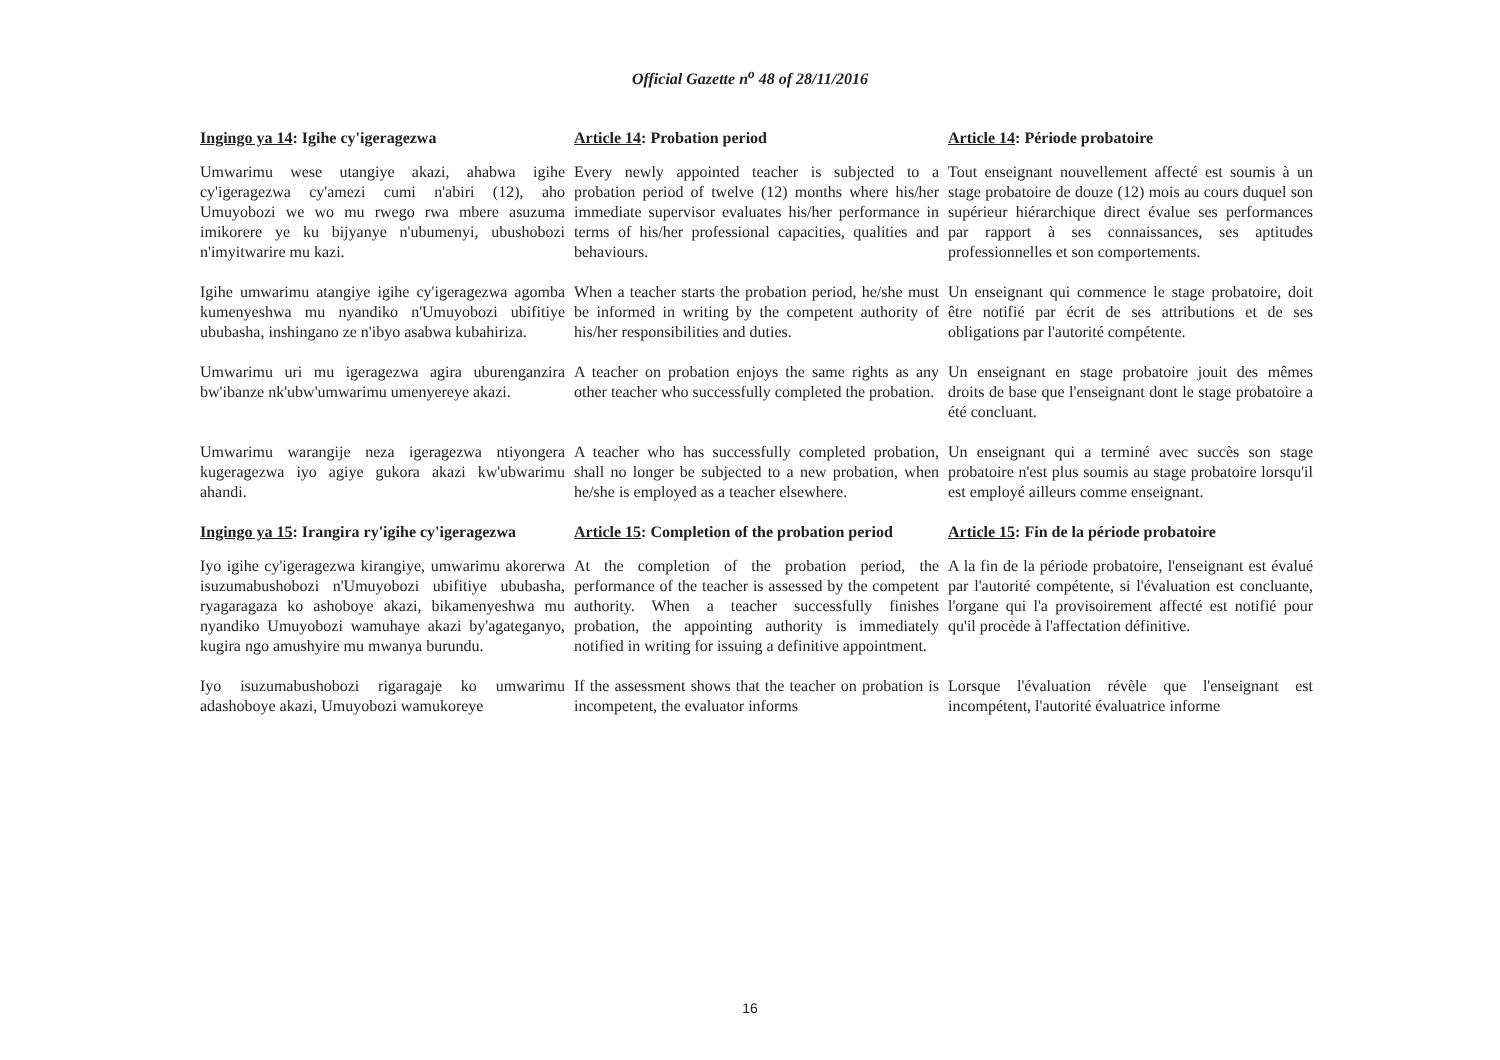Official Gazette n<sup>o</sup> 48 of 28/11/2016
| Ingingo ya 14 : Igihe cy'igeragezwa | Article 14 : Probation period | Article 14 : Période probatoire |
| Umwarimu wese utangiye akazi, ahabwa igihe cy'igeragezwa cy'amezi cumi n'abiri (12), aho Umuyobozi we wo mu rwego rwa mbere asuzuma imikorere ye ku bijyanye n'ubumenyi, ubushobozi n'imyitwarire mu kazi. | Every newly appointed teacher is subjected to a probation period of twelve (12) months where his/her immediate supervisor evaluates his/her performance in terms of his/her professional capacities, qualities and behaviours. | Tout enseignant nouvellement affecté est soumis à un stage probatoire de douze (12) mois au cours duquel son supérieur hiérarchique direct évalue ses performances par rapport à ses connaissances, ses aptitudes professionnelles et son comportements. |
| Igihe umwarimu atangiye igihe cy'igeragezwa agomba kumenyeshwa mu nyandiko n'Umuyobozi ubifitiye ububasha, inshingano ze n'ibyo asabwa kubahiriza. | When a teacher starts the probation period, he/she must be informed in writing by the competent authority of his/her responsibilities and duties. | Un enseignant qui commence le stage probatoire, doit être notifié par écrit de ses attributions et de ses obligations par l'autorité compétente. |
| Umwarimu uri mu igeragezwa agira uburenganzira bw'ibanze nk'ubw'umwarimu umenyereye akazi. | A teacher on probation enjoys the same rights as any other teacher who successfully completed the probation. | Un enseignant en stage probatoire jouit des mêmes droits de base que l'enseignant dont le stage probatoire a été concluant. |
| Umwarimu warangije neza igeragezwa ntiyongera kugeragezwa iyo agiye gukora akazi kw'ubwarimu ahandi. | A teacher who has successfully completed probation, shall no longer be subjected to a new probation, when he/she is employed as a teacher elsewhere. | Un enseignant qui a terminé avec succès son stage probatoire n'est plus soumis au stage probatoire lorsqu'il est employé ailleurs comme enseignant. |
| Ingingo ya 15 : Irangira ry'igihe cy'igeragezwa | Article 15 : Completion of the probation period | Article 15 : Fin de la période probatoire |
| Iyo igihe cy'igeragezwa kirangiye, umwarimu akorerwa isuzumabushobozi n'Umuyobozi ubifitiye ububasha, ryagaragaza ko ashoboye akazi, bikamenyeshwa mu nyandiko Umuyobozi wamuhaye akazi by'agateganyo, kugira ngo amushyire mu mwanya burundu. | At the completion of the probation period, the performance of the teacher is assessed by the competent authority. When a teacher successfully finishes probation, the appointing authority is immediately notified in writing for issuing a definitive appointment. | A la fin de la période probatoire, l'enseignant est évalué par l'autorité compétente, si l'évaluation est concluante, l'organe qui l'a provisoirement affecté est notifié pour qu'il procède à l'affectation définitive. |
| Iyo isuzumabushobozi rigaragaje ko umwarimu adashoboye akazi, Umuyobozi wamukoreye | If the assessment shows that the teacher on probation is incompetent, the evaluator informs | Lorsque l'évaluation révèle que l'enseignant est incompétent, l'autorité évaluatrice informe |
16